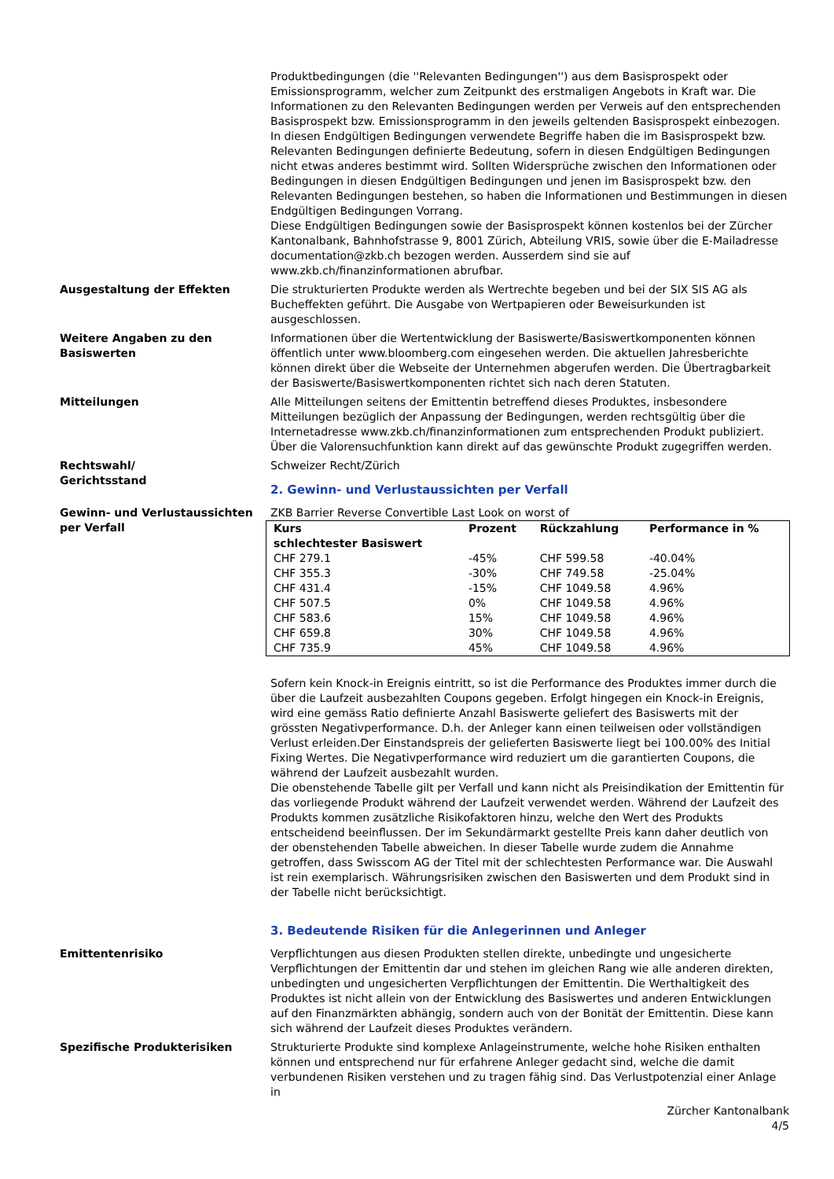Produktbedingungen (die ''Relevanten Bedingungen'') aus dem Basisprospekt oder Emissionsprogramm, welcher zum Zeitpunkt des erstmaligen Angebots in Kraft war. Die Informationen zu den Relevanten Bedingungen werden per Verweis auf den entsprechenden Basisprospekt bzw. Emissionsprogramm in den jeweils geltenden Basisprospekt einbezogen. In diesen Endgültigen Bedingungen verwendete Begriffe haben die im Basisprospekt bzw. Relevanten Bedingungen definierte Bedeutung, sofern in diesen Endgültigen Bedingungen nicht etwas anderes bestimmt wird. Sollten Widersprüche zwischen den Informationen oder Bedingungen in diesen Endgültigen Bedingungen und jenen im Basisprospekt bzw. den Relevanten Bedingungen bestehen, so haben die Informationen und Bestimmungen in diesen Endgültigen Bedingungen Vorrang.
Diese Endgültigen Bedingungen sowie der Basisprospekt können kostenlos bei der Zürcher Kantonalbank, Bahnhofstrasse 9, 8001 Zürich, Abteilung VRIS, sowie über die E-Mailadresse documentation@zkb.ch bezogen werden. Ausserdem sind sie auf www.zkb.ch/finanzinformationen abrufbar.
Ausgestaltung der Effekten Die strukturierten Produkte werden als Wertrechte begeben und bei der SIX SIS AG als Bucheffekten geführt. Die Ausgabe von Wertpapieren oder Beweisurkunden ist ausgeschlossen.
Weitere Angaben zu den Basiswerten
Informationen über die Wertentwicklung der Basiswerte/Basiswertkomponenten können öffentlich unter www.bloomberg.com eingesehen werden. Die aktuellen Jahresberichte können direkt über die Webseite der Unternehmen abgerufen werden. Die Übertragbarkeit der Basiswerte/Basiswertkomponenten richtet sich nach deren Statuten.
Mitteilungen Alle Mitteilungen seitens der Emittentin betreffend dieses Produktes, insbesondere Mitteilungen bezüglich der Anpassung der Bedingungen, werden rechtsgültig über die Internetadresse www.zkb.ch/finanzinformationen zum entsprechenden Produkt publiziert. Über die Valorensuchfunktion kann direkt auf das gewünschte Produkt zugegriffen werden.
Rechtswahl/
Gerichtsstand
Schweizer Recht/Zürich
2. Gewinn- und Verlustaussichten per Verfall
Gewinn- und Verlustaussichten per Verfall
ZKB Barrier Reverse Convertible Last Look on worst of
| Kurs schlechtester Basiswert | Prozent | Rückzahlung | Performance in % |
| --- | --- | --- | --- |
| CHF 279.1 | -45% | CHF 599.58 | -40.04% |
| CHF 355.3 | -30% | CHF 749.58 | -25.04% |
| CHF 431.4 | -15% | CHF 1049.58 | 4.96% |
| CHF 507.5 | 0% | CHF 1049.58 | 4.96% |
| CHF 583.6 | 15% | CHF 1049.58 | 4.96% |
| CHF 659.8 | 30% | CHF 1049.58 | 4.96% |
| CHF 735.9 | 45% | CHF 1049.58 | 4.96% |
Sofern kein Knock-in Ereignis eintritt, so ist die Performance des Produktes immer durch die über die Laufzeit ausbezahlten Coupons gegeben. Erfolgt hingegen ein Knock-in Ereignis, wird eine gemäss Ratio definierte Anzahl Basiswerte geliefert des Basiswerts mit der grössten Negativperformance. D.h. der Anleger kann einen teilweisen oder vollständigen Verlust erleiden.Der Einstandspreis der gelieferten Basiswerte liegt bei 100.00% des Initial Fixing Wertes. Die Negativperformance wird reduziert um die garantierten Coupons, die während der Laufzeit ausbezahlt wurden.
Die obenstehende Tabelle gilt per Verfall und kann nicht als Preisindikation der Emittentin für das vorliegende Produkt während der Laufzeit verwendet werden. Während der Laufzeit des Produkts kommen zusätzliche Risikofaktoren hinzu, welche den Wert des Produkts entscheidend beeinflussen. Der im Sekundärmarkt gestellte Preis kann daher deutlich von der obenstehenden Tabelle abweichen. In dieser Tabelle wurde zudem die Annahme getroffen, dass Swisscom AG der Titel mit der schlechtesten Performance war. Die Auswahl ist rein exemplarisch. Währungsrisiken zwischen den Basiswerten und dem Produkt sind in der Tabelle nicht berücksichtigt.
3. Bedeutende Risiken für die Anlegerinnen und Anleger
Emittentenrisiko Verpflichtungen aus diesen Produkten stellen direkte, unbedingte und ungesicherte Verpflichtungen der Emittentin dar und stehen im gleichen Rang wie alle anderen direkten, unbedingten und ungesicherten Verpflichtungen der Emittentin. Die Werthaltigkeit des Produktes ist nicht allein von der Entwicklung des Basiswertes und anderen Entwicklungen auf den Finanzmärkten abhängig, sondern auch von der Bonität der Emittentin. Diese kann sich während der Laufzeit dieses Produktes verändern.
Spezifische Produkterisiken Strukturierte Produkte sind komplexe Anlageinstrumente, welche hohe Risiken enthalten können und entsprechend nur für erfahrene Anleger gedacht sind, welche die damit verbundenen Risiken verstehen und zu tragen fähig sind. Das Verlustpotenzial einer Anlage in
Zürcher Kantonalbank
4/5